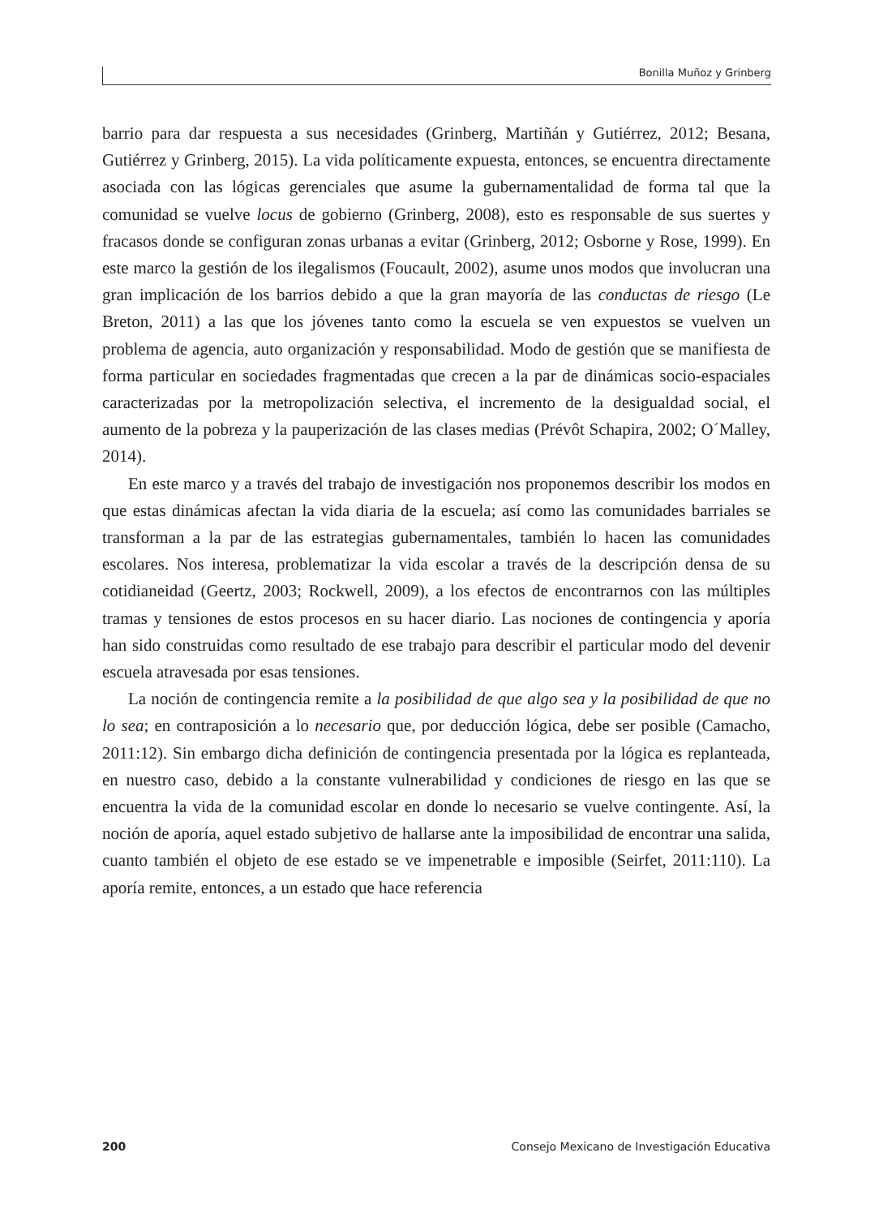Bonilla Muñoz y Grinberg
barrio para dar respuesta a sus necesidades (Grinberg, Martiñán y Gutiérrez, 2012; Besana, Gutiérrez y Grinberg, 2015). La vida políticamente expuesta, entonces, se encuentra directamente asociada con las lógicas gerenciales que asume la gubernamentalidad de forma tal que la comunidad se vuelve locus de gobierno (Grinberg, 2008), esto es responsable de sus suertes y fracasos donde se configuran zonas urbanas a evitar (Grinberg, 2012; Osborne y Rose, 1999). En este marco la gestión de los ilegalismos (Foucault, 2002), asume unos modos que involucran una gran implicación de los barrios debido a que la gran mayoría de las conductas de riesgo (Le Breton, 2011) a las que los jóvenes tanto como la escuela se ven expuestos se vuelven un problema de agencia, auto organización y responsabilidad. Modo de gestión que se manifiesta de forma particular en sociedades fragmentadas que crecen a la par de dinámicas socio-espaciales caracterizadas por la metropolización selectiva, el incremento de la desigualdad social, el aumento de la pobreza y la pauperización de las clases medias (Prévôt Schapira, 2002; O´Malley, 2014).
En este marco y a través del trabajo de investigación nos proponemos describir los modos en que estas dinámicas afectan la vida diaria de la escuela; así como las comunidades barriales se transforman a la par de las estrategias gubernamentales, también lo hacen las comunidades escolares. Nos interesa, problematizar la vida escolar a través de la descripción densa de su cotidianeidad (Geertz, 2003; Rockwell, 2009), a los efectos de encontrarnos con las múltiples tramas y tensiones de estos procesos en su hacer diario. Las nociones de contingencia y aporía han sido construidas como resultado de ese trabajo para describir el particular modo del devenir escuela atravesada por esas tensiones.
La noción de contingencia remite a la posibilidad de que algo sea y la posibilidad de que no lo sea; en contraposición a lo necesario que, por deducción lógica, debe ser posible (Camacho, 2011:12). Sin embargo dicha definición de contingencia presentada por la lógica es replanteada, en nuestro caso, debido a la constante vulnerabilidad y condiciones de riesgo en las que se encuentra la vida de la comunidad escolar en donde lo necesario se vuelve contingente. Así, la noción de aporía, aquel estado subjetivo de hallarse ante la imposibilidad de encontrar una salida, cuanto también el objeto de ese estado se ve impenetrable e imposible (Seirfet, 2011:110). La aporía remite, entonces, a un estado que hace referencia
200 Consejo Mexicano de Investigación Educativa